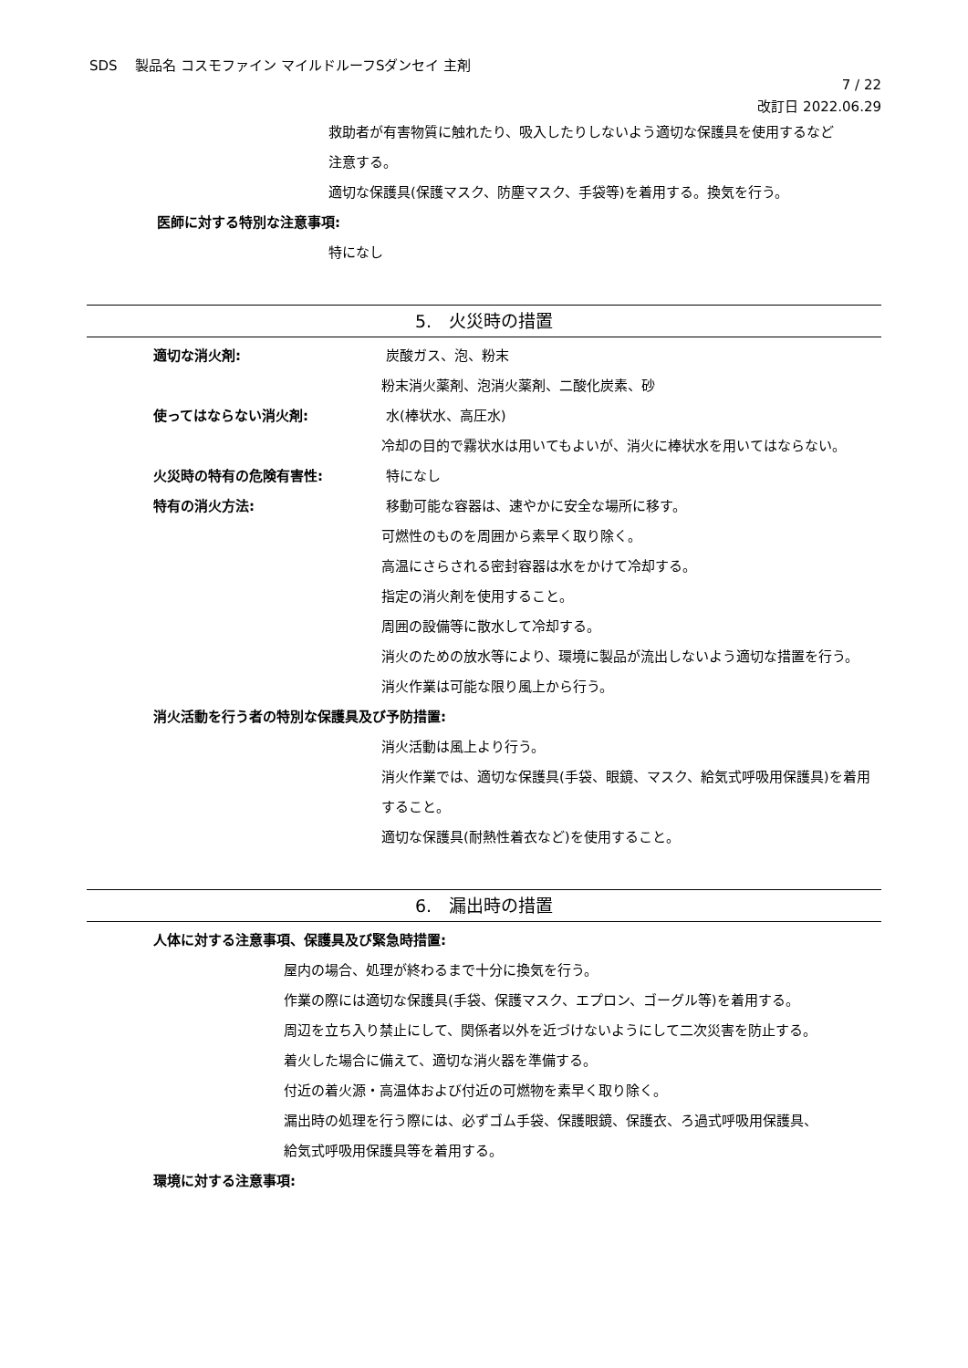SDS　 製品名 コスモファイン マイルドルーフSダンセイ 主剤
7 / 22
改訂日 2022.06.29
救助者が有害物質に触れたり、吸入したりしないよう適切な保護具を使用するなど
注意する。
適切な保護具(保護マスク、防塵マスク、手袋等)を着用する。換気を行う。
医師に対する特別な注意事項:
特になし
5.　火災時の措置
適切な消火剤: 炭酸ガス、泡、粉末
粉末消火薬剤、泡消火薬剤、二酸化炭素、砂
使ってはならない消火剤: 水(棒状水、高圧水)
冷却の目的で霧状水は用いてもよいが、消火に棒状水を用いてはならない。
火災時の特有の危険有害性: 特になし
特有の消火方法: 移動可能な容器は、速やかに安全な場所に移す。
可燃性のものを周囲から素早く取り除く。
高温にさらされる密封容器は水をかけて冷却する。
指定の消火剤を使用すること。
周囲の設備等に散水して冷却する。
消火のための放水等により、環境に製品が流出しないよう適切な措置を行う。
消火作業は可能な限り風上から行う。
消火活動を行う者の特別な保護具及び予防措置:
消火活動は風上より行う。
消火作業では、適切な保護具(手袋、眼鏡、マスク、給気式呼吸用保護具)を着用すること。
適切な保護具(耐熱性着衣など)を使用すること。
6.　漏出時の措置
人体に対する注意事項、保護具及び緊急時措置:
屋内の場合、処理が終わるまで十分に換気を行う。
作業の際には適切な保護具(手袋、保護マスク、エプロン、ゴーグル等)を着用する。
周辺を立ち入り禁止にして、関係者以外を近づけないようにして二次災害を防止する。
着火した場合に備えて、適切な消火器を準備する。
付近の着火源・高温体および付近の可燃物を素早く取り除く。
漏出時の処理を行う際には、必ずゴム手袋、保護眼鏡、保護衣、ろ過式呼吸用保護具、
給気式呼吸用保護具等を着用する。
環境に対する注意事項: